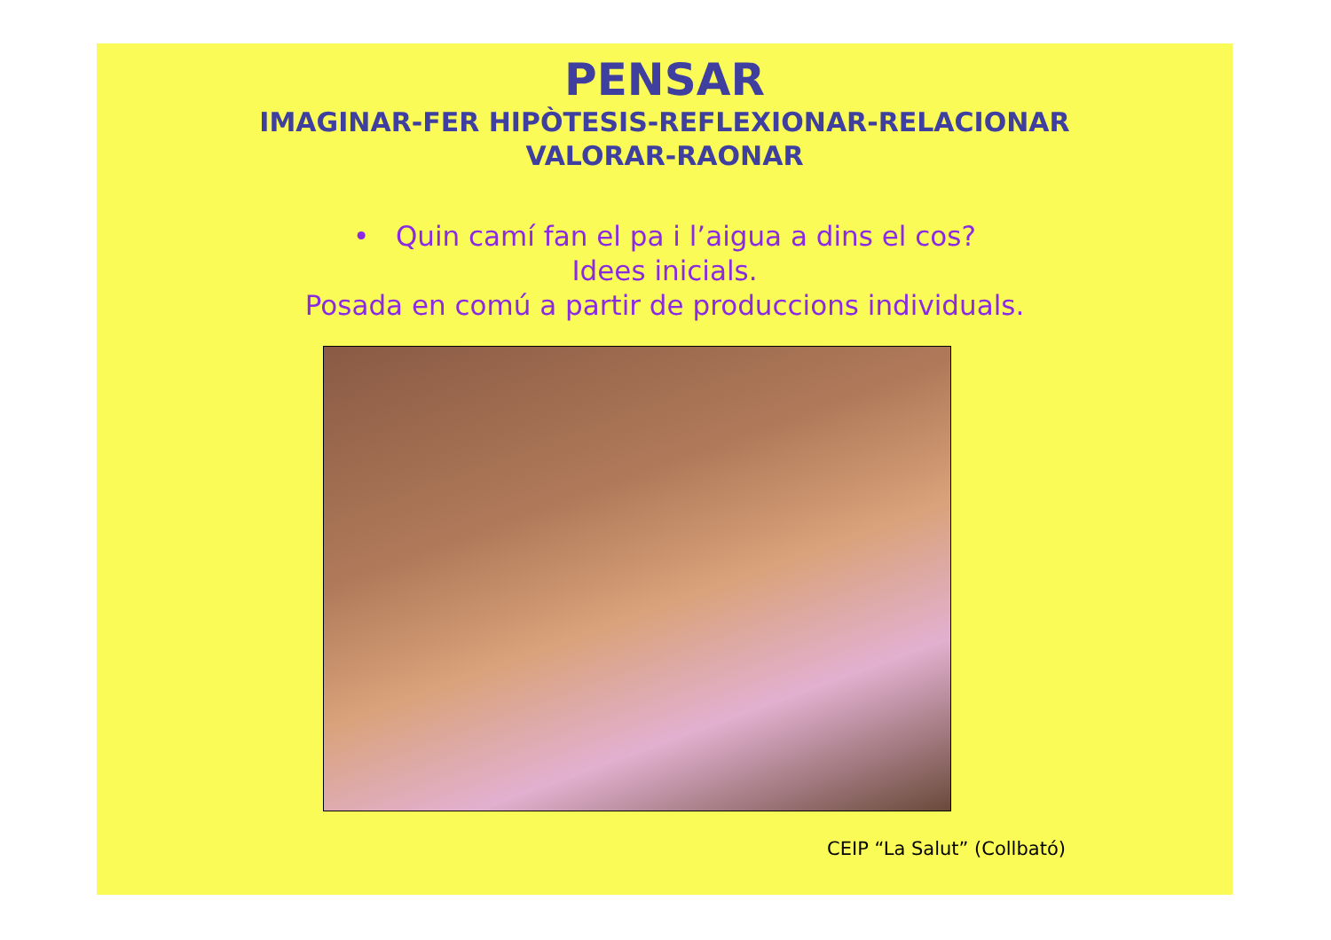PENSAR
IMAGINAR-FER HIPÒTESIS-REFLEXIONAR-RELACIONAR
VALORAR-RAONAR
• Quin camí fan el pa i l’aigua a dins el cos?
Idees inicials.
Posada en comú a partir de produccions individuals.
CEIP “La Salut” (Collbató)